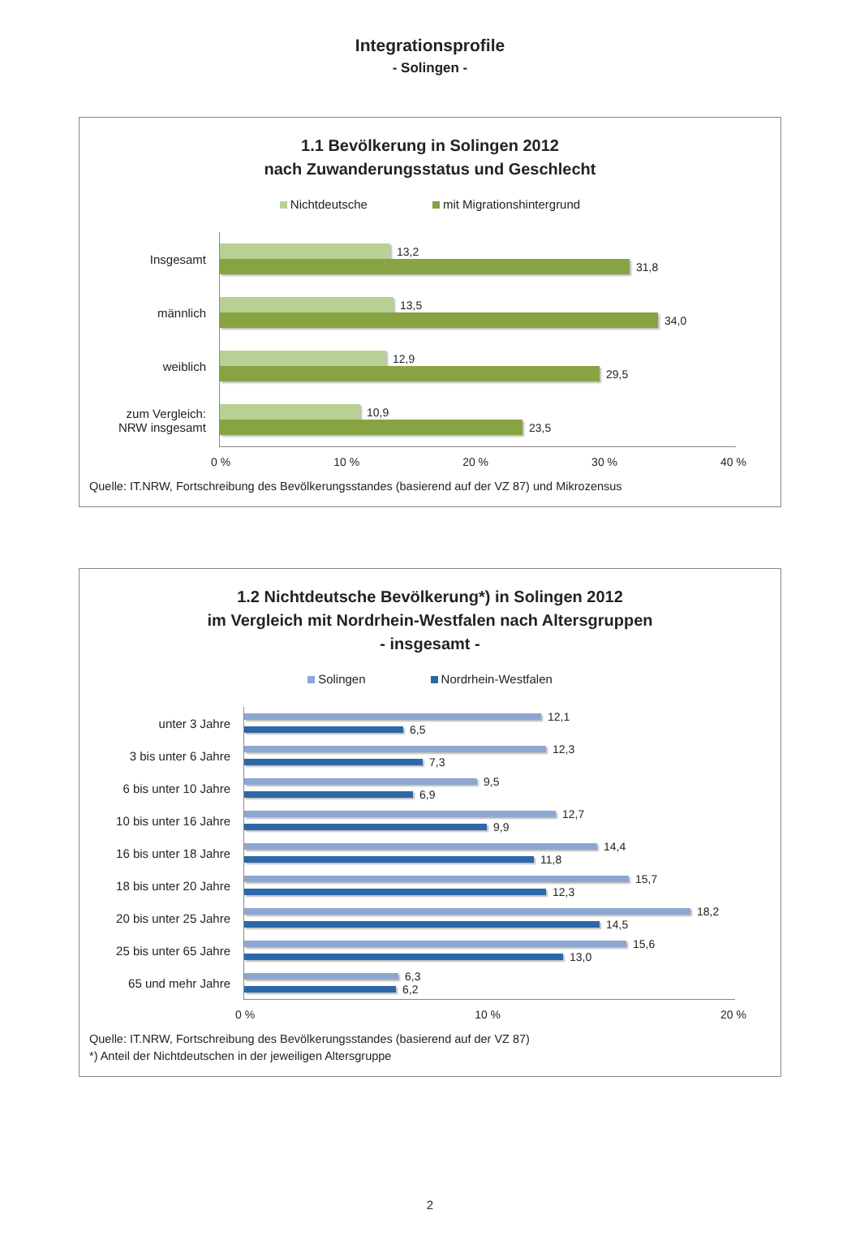Integrationsprofile
- Solingen -
1.1 Bevölkerung in Solingen 2012
nach Zuwanderungsstatus und Geschlecht
Nichtdeutsche mit Migrationshintergrund
Insgesamt
13,2
31,8
männlich
13,5
34,0
weiblich
12,9
29,5
zum Vergleich:
NRW insgesamt
10,9
23,5
0 % 10 % 20 % 30 % 40 %
Quelle: IT.NRW, Fortschreibung des Bevölkerungsstandes (basierend auf der VZ 87) und Mikrozensus
1.2 Nichtdeutsche Bevölkerung*) in Solingen 2012
im Vergleich mit Nordrhein-Westfalen nach Altersgruppen
- insgesamt -
Solingen Nordrhein-Westfalen
unter 3 Jahre
12,1
6,5
3 bis unter 6 Jahre
12,3
7,3
6 bis unter 10 Jahre
9,5
6,9
10 bis unter 16 Jahre
12,7
9,9
16 bis unter 18 Jahre
14,4
11,8
18 bis unter 20 Jahre
15,7
12,3
20 bis unter 25 Jahre
18,2
14,5
25 bis unter 65 Jahre
15,6
13,0
65 und mehr Jahre
6,3
6,2
0 % 10 % 20 %
Quelle: IT.NRW, Fortschreibung des Bevölkerungsstandes (basierend auf der VZ 87)
*) Anteil der Nichtdeutschen in der jeweiligen Altersgruppe
2